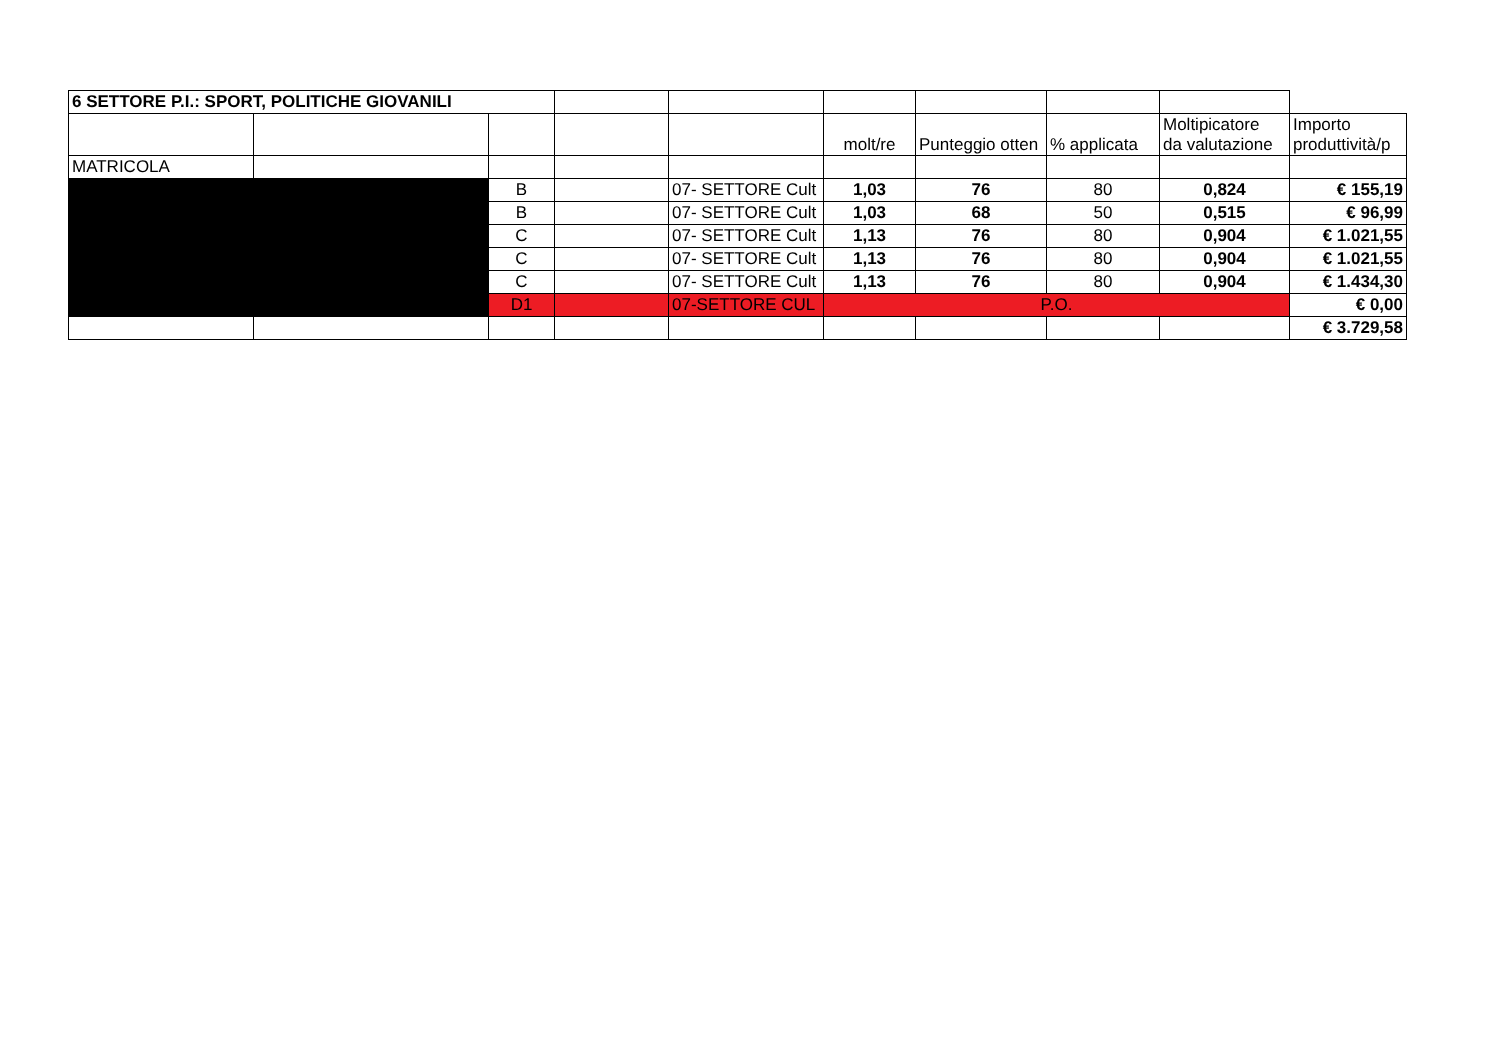| 6 SETTORE P.I.: SPORT, POLITICHE GIOVANILI | | | | | | | | | |
| | | | | | molt/re | Punteggio otten | % applicata | Moltipicatore da valutazione | Importo produttività/p |
| MATRICOLA | | | | | | | | | |
| | | B | | 07- SETTORE Cult | 1,03 | 76 | 80 | 0,824 | € 155,19 |
| | | B | | 07- SETTORE Cult | 1,03 | 68 | 50 | 0,515 | € 96,99 |
| | | C | | 07- SETTORE Cult | 1,13 | 76 | 80 | 0,904 | € 1.021,55 |
| | | C | | 07- SETTORE Cult | 1,13 | 76 | 80 | 0,904 | € 1.021,55 |
| | | C | | 07- SETTORE Cult | 1,13 | 76 | 80 | 0,904 | € 1.434,30 |
| | | D1 | | 07-SETTORE CUL | P.O. | | | | € 0,00 |
| | | | | | | | | | € 3.729,58 |